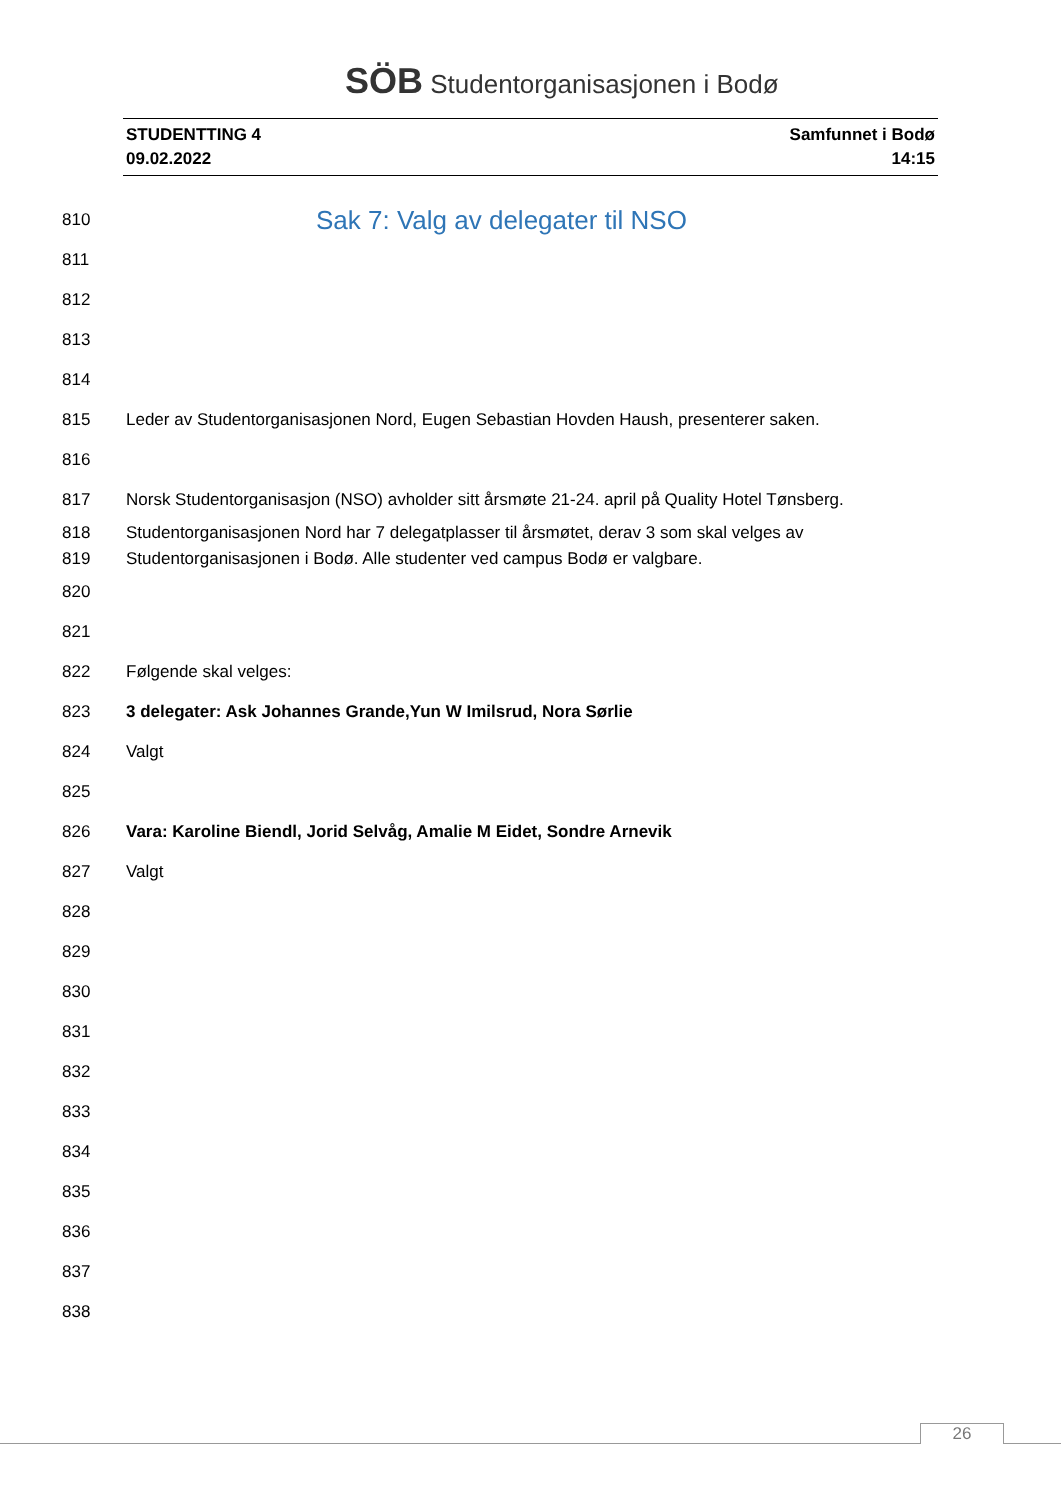SÖB Studentorganisasjonen i Bodø
STUDENTTING 4
09.02.2022
Samfunnet i Bodø
14:15
810
Sak 7: Valg av delegater til NSO
811
812
813
814
815 Leder av Studentorganisasjonen Nord, Eugen Sebastian Hovden Haush, presenterer saken.
816
817 Norsk Studentorganisasjon (NSO) avholder sitt årsmøte 21-24. april på Quality Hotel Tønsberg.
818 Studentorganisasjonen Nord har 7 delegatplasser til årsmøtet, derav 3 som skal velges av
819 Studentorganisasjonen i Bodø. Alle studenter ved campus Bodø er valgbare.
820
821
822 Følgende skal velges:
823 3 delegater: Ask Johannes Grande,Yun W Imilsrud, Nora Sørlie
824 Valgt
825
826 Vara: Karoline Biendl, Jorid Selvåg, Amalie M Eidet, Sondre Arnevik
827 Valgt
828
829
830
831
832
833
834
835
836
837
838
26